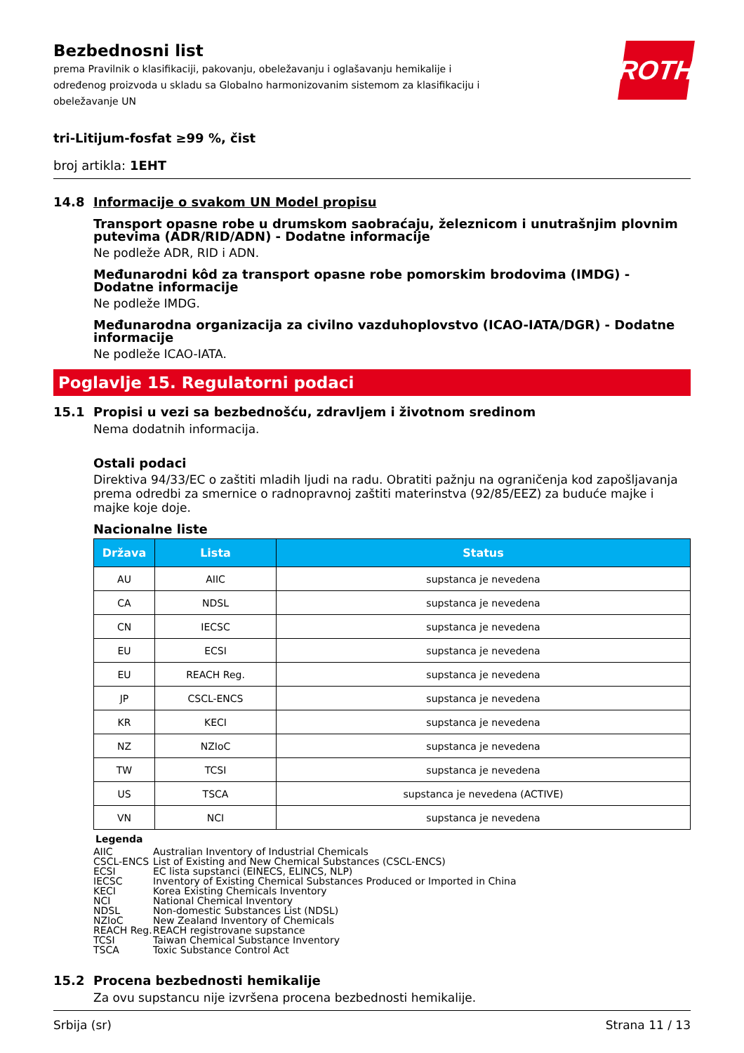Bezbednosni list
prema Pravilnik o klasifikaciji, pakovanju, obeležavanju i oglašavanju hemikalije i određenog proizvoda u skladu sa Globalno harmonizovanim sistemom za klasifikaciju i obeležavanje UN
ROTH
tri-Litijum-fosfat ≥99 %, čist
broj artikla: 1EHT
14.8 Informacije o svakom UN Model propisu
Transport opasne robe u drumskom saobraćaju, železnicom i unutrašnjim plovnim putevima (ADR/RID/ADN) - Dodatne informacije
Ne podleže ADR, RID i ADN.
Međunarodni kôd za transport opasne robe pomorskim brodovima (IMDG) - Dodatne informacije
Ne podleže IMDG.
Međunarodna organizacija za civilno vazduhoplovstvo (ICAO-IATA/DGR) - Dodatne informacije
Ne podleže ICAO-IATA.
Poglavlje 15. Regulatorni podaci
15.1 Propisi u vezi sa bezbednošću, zdravljem i životnom sredinom
Nema dodatnih informacija.
Ostali podaci
Direktiva 94/33/EC o zaštiti mladih ljudi na radu. Obratiti pažnju na ograničenja kod zapošljavanja prema odredbi za smernice o radnopravnoj zaštiti materinstva (92/85/EEZ) za buduće majke i majke koje doje.
Nacionalne liste
| Država | Lista | Status |
| --- | --- | --- |
| AU | AIIC | supstanca je nevedena |
| CA | NDSL | supstanca je nevedena |
| CN | IECSC | supstanca je nevedena |
| EU | ECSI | supstanca je nevedena |
| EU | REACH Reg. | supstanca je nevedena |
| JP | CSCL-ENCS | supstanca je nevedena |
| KR | KECI | supstanca je nevedena |
| NZ | NZIoC | supstanca je nevedena |
| TW | TCSI | supstanca je nevedena |
| US | TSCA | supstanca je nevedena (ACTIVE) |
| VN | NCI | supstanca je nevedena |
Legenda
AIIC Australian Inventory of Industrial Chemicals
CSCL-ENCS List of Existing and New Chemical Substances (CSCL-ENCS)
ECSI EC lista supstanci (EINECS, ELINCS, NLP)
IECSC Inventory of Existing Chemical Substances Produced or Imported in China
KECI Korea Existing Chemicals Inventory
NCI National Chemical Inventory
NDSL Non-domestic Substances List (NDSL)
NZIoC New Zealand Inventory of Chemicals
REACH Reg. REACH registrovane supstance
TCSI Taiwan Chemical Substance Inventory
TSCA Toxic Substance Control Act
15.2 Procena bezbednosti hemikalije
Za ovu supstancu nije izvršena procena bezbednosti hemikalije.
Srbija (sr) Strana 11 / 13